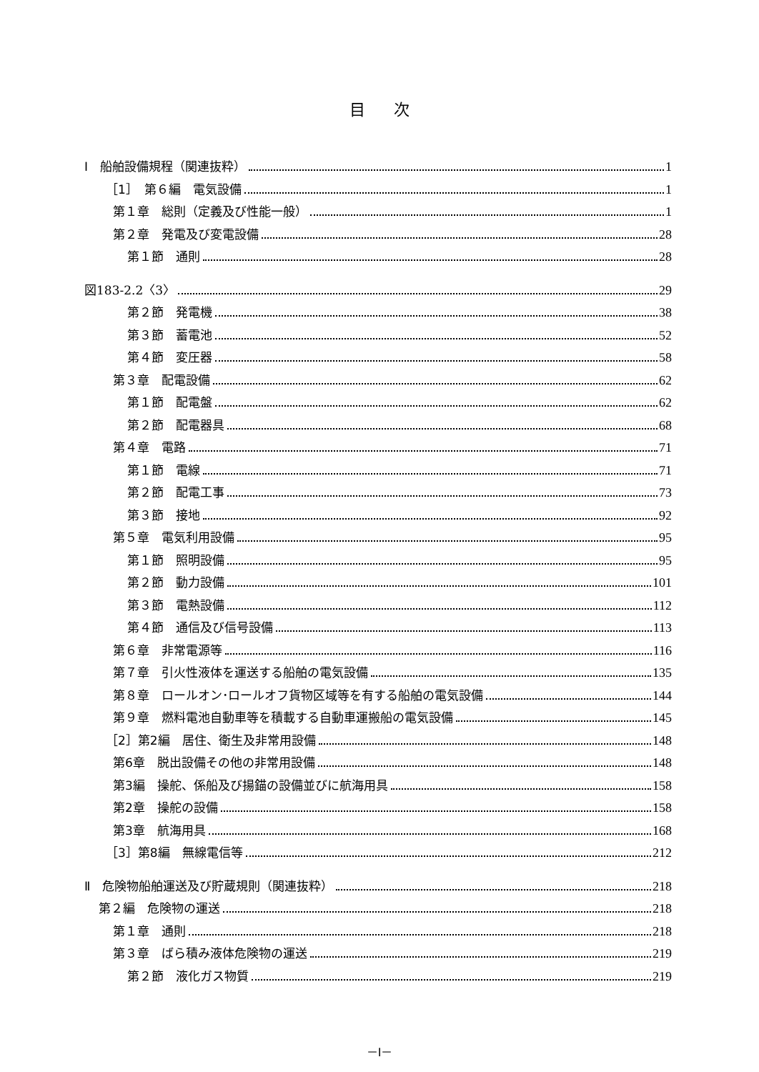目次
Ⅰ　船舶設備規程（関連抜粋） 1
［1］　第６編　電気設備 1
第１章　総則（定義及び性能一般） 1
第２章　発電及び変電設備 28
第１節　通則 28
図183-2.2〈3〉 29
第２節　発電機 38
第３節　蓄電池 52
第４節　変圧器 58
第３章　配電設備 62
第１節　配電盤 62
第２節　配電器具 68
第４章　電路 71
第１節　電線 71
第２節　配電工事 73
第３節　接地 92
第５章　電気利用設備 95
第１節　照明設備 95
第２節　動力設備 101
第３節　電熱設備 112
第４節　通信及び信号設備 113
第６章　非常電源等 116
第７章　引火性液体を運送する船舶の電気設備 135
第８章　ロールオン･ロールオフ貨物区域等を有する船舶の電気設備 144
第９章　燃料電池自動車等を積載する自動車運搬船の電気設備 145
［2］第2編　居住、衛生及非常用設備 148
第6章　脱出設備その他の非常用設備 148
第3編　操舵、係船及び揚錨の設備並びに航海用具 158
第2章　操舵の設備 158
第3章　航海用具 168
［3］第8編　無線電信等 212
Ⅱ　危険物船舶運送及び貯蔵規則（関連抜粋） 218
第２編　危険物の運送 218
第１章　通則 218
第３章　ばら積み液体危険物の運送 219
第２節　液化ガス物質 219
－Ⅰ－